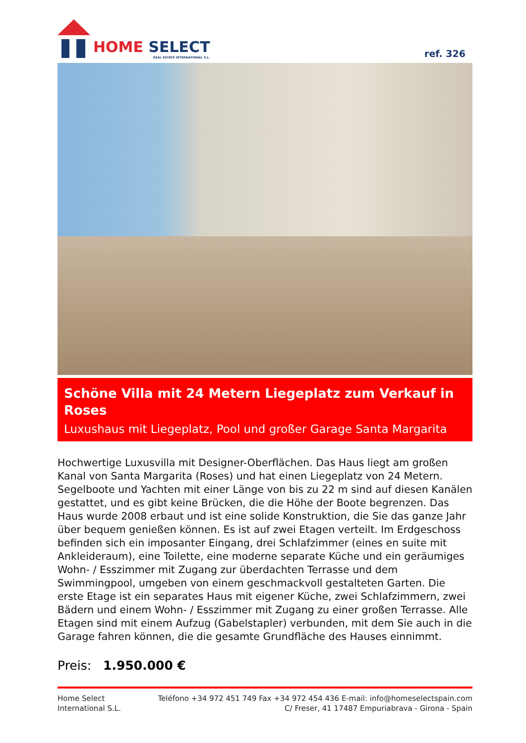HOME SELECT
REAL ESTATE INTERNATIONAL S.L.
ref. 326
Schöne Villa mit 24 Metern Liegeplatz zum Verkauf in Roses
Luxushaus mit Liegeplatz, Pool und großer Garage Santa Margarita
Hochwertige Luxusvilla mit Designer-Oberflächen. Das Haus liegt am großen Kanal von Santa Margarita (Roses) und hat einen Liegeplatz von 24 Metern. Segelboote und Yachten mit einer Länge von bis zu 22 m sind auf diesen Kanälen gestattet, und es gibt keine Brücken, die die Höhe der Boote begrenzen. Das Haus wurde 2008 erbaut und ist eine solide Konstruktion, die Sie das ganze Jahr über bequem genießen können. Es ist auf zwei Etagen verteilt. Im Erdgeschoss befinden sich ein imposanter Eingang, drei Schlafzimmer (eines en suite mit Ankleideraum), eine Toilette, eine moderne separate Küche und ein geräumiges Wohn- / Esszimmer mit Zugang zur überdachten Terrasse und dem Swimmingpool, umgeben von einem geschmackvoll gestalteten Garten. Die erste Etage ist ein separates Haus mit eigener Küche, zwei Schlafzimmern, zwei Bädern und einem Wohn- / Esszimmer mit Zugang zu einer großen Terrasse. Alle Etagen sind mit einem Aufzug (Gabelstapler) verbunden, mit dem Sie auch in die Garage fahren können, die die gesamte Grundfläche des Hauses einnimmt.
Preis: 1.950.000 €
Home Select
International S.L.
Teléfono +34 972 451 749 Fax +34 972 454 436 E-mail: info@homeselectspain.com
C/ Freser, 41 17487 Empuriabrava - Girona - Spain